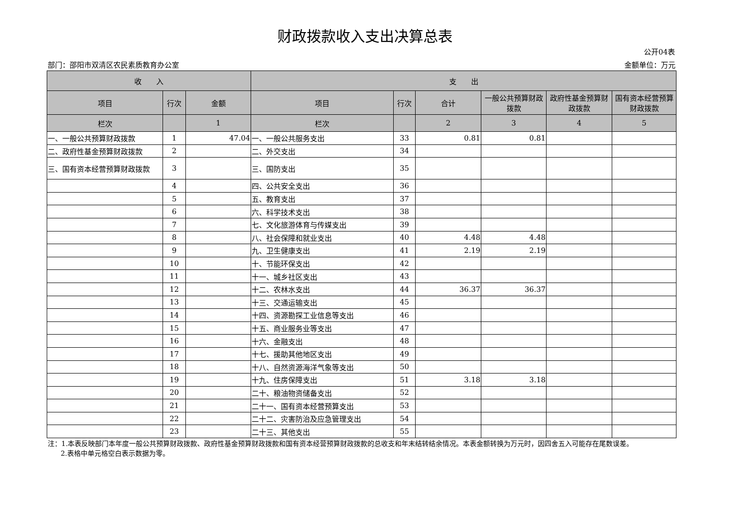财政拨款收入支出决算总表
公开04表
部门：邵阳市双清区农民素质教育办公室 金额单位：万元
| 收 入 | | | 支 出 | | | | | |
| --- | --- | --- | --- | --- | --- | --- | --- | --- |
| 项目 | 行次 | 金额 | 项目 | 行次 | 合计 | 一般公共预算财政拨款 | 政府性基金预算财政拨款 | 国有资本经营预算财政拨款 |
| 栏次 | | 1 | 栏次 | | 2 | 3 | 4 | 5 |
| 一、一般公共预算财政拨款 | 1 | 47.04 | 一、一般公共服务支出 | 33 | 0.81 | 0.81 | | |
| 二、政府性基金预算财政拨款 | 2 | | 二、外交支出 | 34 | | | | |
| 三、国有资本经营预算财政拨款 | 3 | | 三、国防支出 | 35 | | | | |
| | 4 | | 四、公共安全支出 | 36 | | | | |
| | 5 | | 五、教育支出 | 37 | | | | |
| | 6 | | 六、科学技术支出 | 38 | | | | |
| | 7 | | 七、文化旅游体育与传媒支出 | 39 | | | | |
| | 8 | | 八、社会保障和就业支出 | 40 | 4.48 | 4.48 | | |
| | 9 | | 九、卫生健康支出 | 41 | 2.19 | 2.19 | | |
| | 10 | | 十、节能环保支出 | 42 | | | | |
| | 11 | | 十一、城乡社区支出 | 43 | | | | |
| | 12 | | 十二、农林水支出 | 44 | 36.37 | 36.37 | | |
| | 13 | | 十三、交通运输支出 | 45 | | | | |
| | 14 | | 十四、资源勘探工业信息等支出 | 46 | | | | |
| | 15 | | 十五、商业服务业等支出 | 47 | | | | |
| | 16 | | 十六、金融支出 | 48 | | | | |
| | 17 | | 十七、援助其他地区支出 | 49 | | | | |
| | 18 | | 十八、自然资源海洋气象等支出 | 50 | | | | |
| | 19 | | 十九、住房保障支出 | 51 | 3.18 | 3.18 | | |
| | 20 | | 二十、粮油物资储备支出 | 52 | | | | |
| | 21 | | 二十一、国有资本经营预算支出 | 53 | | | | |
| | 22 | | 二十二、灾害防治及应急管理支出 | 54 | | | | |
| | 23 | | 二十三、其他支出 | 55 | | | | |
注：1.本表反映部门本年度一般公共预算财政拨款、政府性基金预算财政拨款和国有资本经营预算财政拨款的总收支和年末结转结余情况。本表金额转换为万元时，因四舍五入可能存在尾数误差。
2.表格中单元格空白表示数据为零。